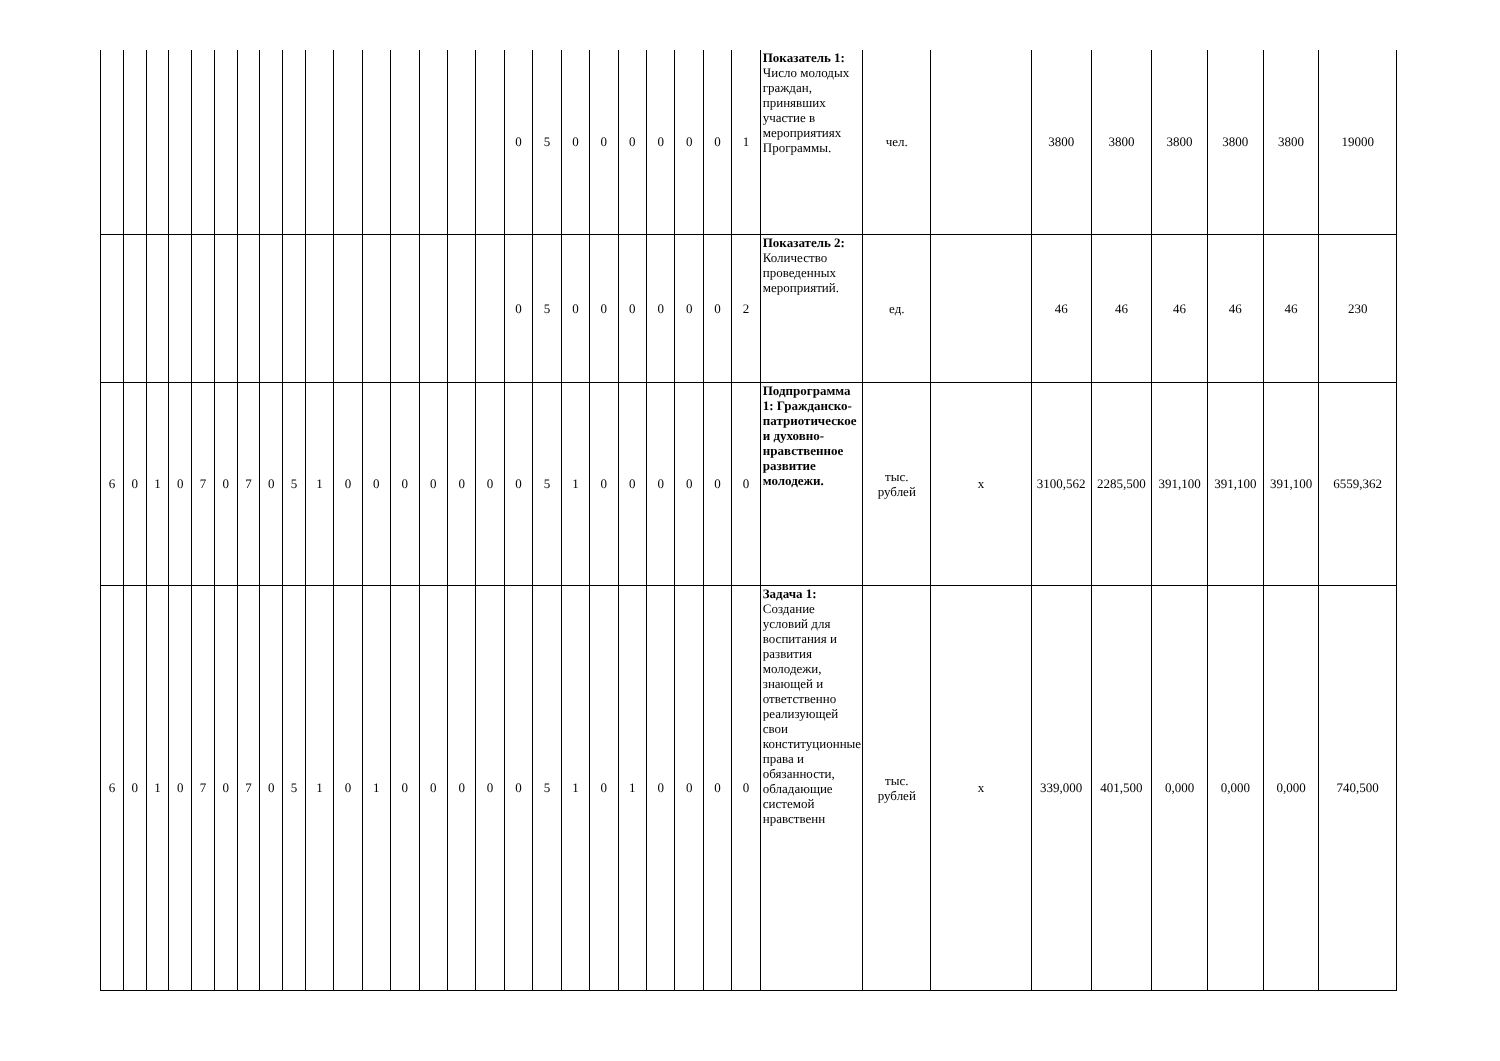| | | | | | | | | | | | | | | | | 0 | 5 | 0 | 0 | 0 | 0 | 0 | 0 | 1 | Показатель 1: Число молодых граждан, принявших участие в мероприятиях Программы. | чел. | | 3800 | 3800 | 3800 | 3800 | 3800 | 19000 |
| | | | | | | | | | | | | | | | | 0 | 5 | 0 | 0 | 0 | 0 | 0 | 0 | 2 | Показатель 2: Количество проведенных мероприятий. | ед. | | 46 | 46 | 46 | 46 | 46 | 230 |
| 6 | 0 | 1 | 0 | 7 | 0 | 7 | 0 | 5 | 1 | 0 | 0 | 0 | 0 | 0 | 0 | 0 | 5 | 1 | 0 | 0 | 0 | 0 | 0 | 0 | Подпрограмма 1: Гражданско-патриотическое и духовно-нравственное развитие молодежи. | тыс. рублей | х | 3100,562 | 2285,500 | 391,100 | 391,100 | 391,100 | 6559,362 |
| 6 | 0 | 1 | 0 | 7 | 0 | 7 | 0 | 5 | 1 | 0 | 1 | 0 | 0 | 0 | 0 | 0 | 5 | 1 | 0 | 1 | 0 | 0 | 0 | 0 | Задача 1: Создание условий для воспитания и развития молодежи, знающей и ответственно реализующей свои конституционные права и обязанности, обладающие системой нравственн | тыс. рублей | х | 339,000 | 401,500 | 0,000 | 0,000 | 0,000 | 740,500 |